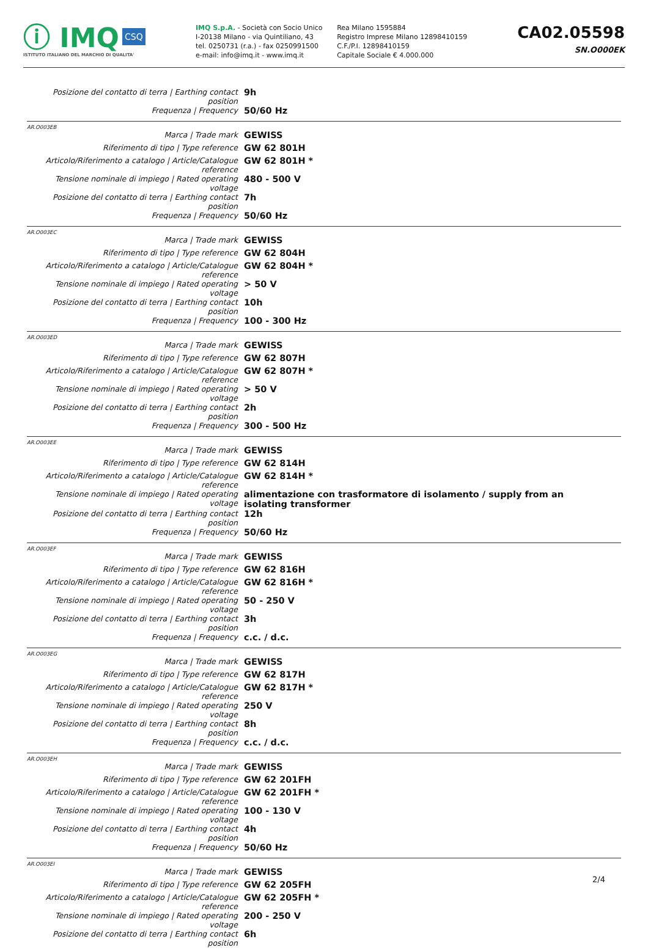ⓘ IMQ CSQ
ISTITUTO ITALIANO DEL MARCHIO DI QUALITA'
IMQ S.p.A. - Società con Socio Unico
I-20138 Milano - via Quintiliano, 43
tel. 0250731 (r.a.) - fax 0250991500
e-mail: info@imq.it - www.imq.it
Rea Milano 1595884
Registro Imprese Milano 12898410159
C.F./P.I. 12898410159
Capitale Sociale € 4.000.000
CA02.05598
SN.O000EK
| Posizione del contatto di terra / Earthing contact position | 9h |
| Frequenza / Frequency | 50/60 Hz |
AR.O003EB
| Marca / Trade mark | GEWISS |
| Riferimento di tipo / Type reference | GW 62 801H |
| Articolo/Riferimento a catalogo / Article/Catalogue reference | GW 62 801H * |
| Tensione nominale di impiego / Rated operating voltage | 480 - 500 V |
| Posizione del contatto di terra / Earthing contact position | 7h |
| Frequenza / Frequency | 50/60 Hz |
AR.O003EC
| Marca / Trade mark | GEWISS |
| Riferimento di tipo / Type reference | GW 62 804H |
| Articolo/Riferimento a catalogo / Article/Catalogue reference | GW 62 804H * |
| Tensione nominale di impiego / Rated operating voltage | > 50 V |
| Posizione del contatto di terra / Earthing contact position | 10h |
| Frequenza / Frequency | 100 - 300 Hz |
AR.O003ED
| Marca / Trade mark | GEWISS |
| Riferimento di tipo / Type reference | GW 62 807H |
| Articolo/Riferimento a catalogo / Article/Catalogue reference | GW 62 807H * |
| Tensione nominale di impiego / Rated operating voltage | > 50 V |
| Posizione del contatto di terra / Earthing contact position | 2h |
| Frequenza / Frequency | 300 - 500 Hz |
AR.O003EE
| Marca / Trade mark | GEWISS |
| Riferimento di tipo / Type reference | GW 62 814H |
| Articolo/Riferimento a catalogo / Article/Catalogue reference | GW 62 814H * |
| Tensione nominale di impiego / Rated operating voltage | alimentazione con trasformatore di isolamento / supply from an isolating transformer |
| Posizione del contatto di terra / Earthing contact position | 12h |
| Frequenza / Frequency | 50/60 Hz |
AR.O003EF
| Marca / Trade mark | GEWISS |
| Riferimento di tipo / Type reference | GW 62 816H |
| Articolo/Riferimento a catalogo / Article/Catalogue reference | GW 62 816H * |
| Tensione nominale di impiego / Rated operating voltage | 50 - 250 V |
| Posizione del contatto di terra / Earthing contact position | 3h |
| Frequenza / Frequency | c.c. / d.c. |
AR.O003EG
| Marca / Trade mark | GEWISS |
| Riferimento di tipo / Type reference | GW 62 817H |
| Articolo/Riferimento a catalogo / Article/Catalogue reference | GW 62 817H * |
| Tensione nominale di impiego / Rated operating voltage | 250 V |
| Posizione del contatto di terra / Earthing contact position | 8h |
| Frequenza / Frequency | c.c. / d.c. |
AR.O003EH
| Marca / Trade mark | GEWISS |
| Riferimento di tipo / Type reference | GW 62 201FH |
| Articolo/Riferimento a catalogo / Article/Catalogue reference | GW 62 201FH * |
| Tensione nominale di impiego / Rated operating voltage | 100 - 130 V |
| Posizione del contatto di terra / Earthing contact position | 4h |
| Frequenza / Frequency | 50/60 Hz |
AR.O003EI
| Marca / Trade mark | GEWISS |
| Riferimento di tipo / Type reference | GW 62 205FH |
| Articolo/Riferimento a catalogo / Article/Catalogue reference | GW 62 205FH * |
| Tensione nominale di impiego / Rated operating voltage | 200 - 250 V |
| Posizione del contatto di terra / Earthing contact position | 6h |
2/4